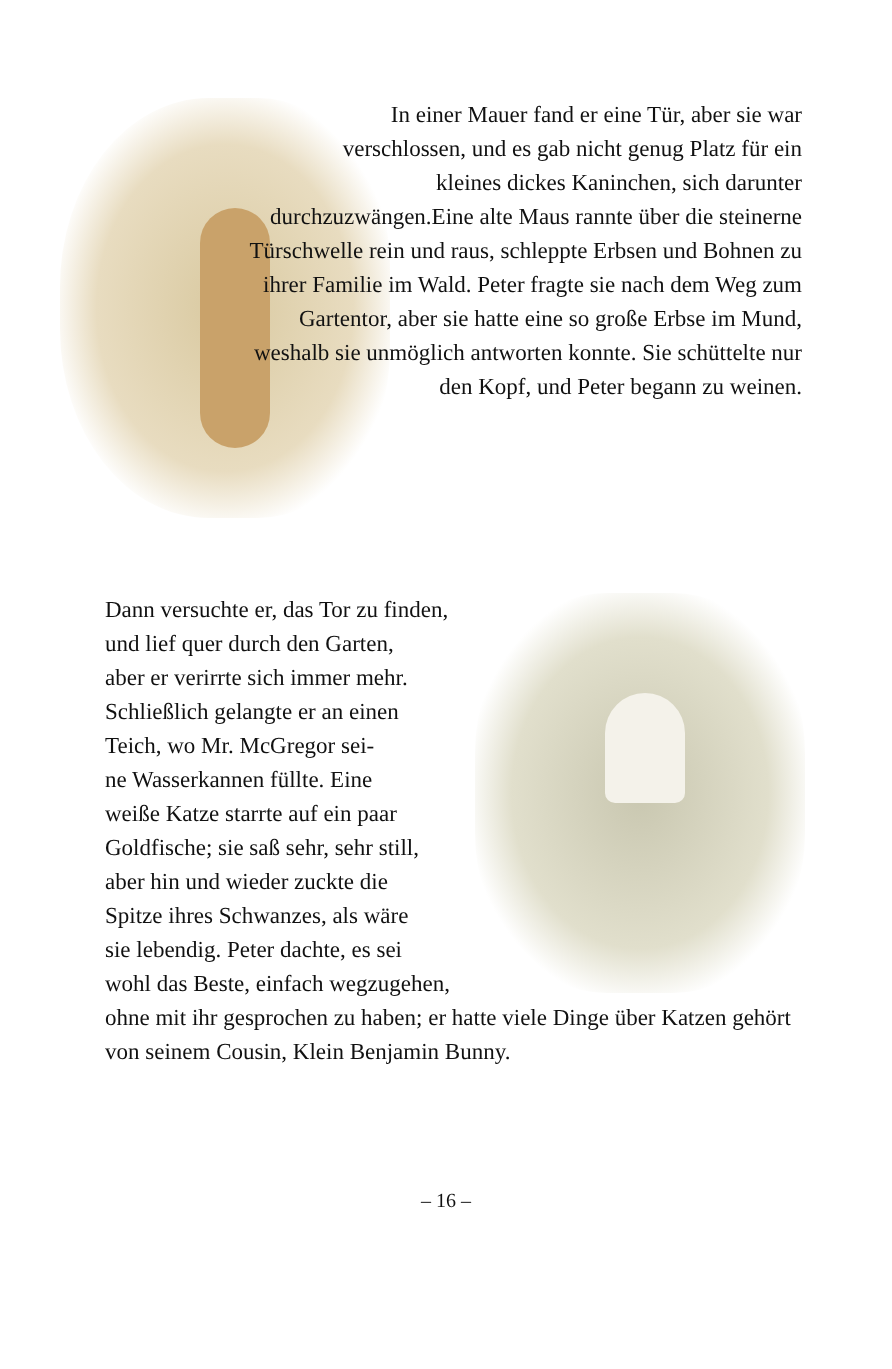In einer Mauer fand er eine Tür, aber sie war verschlossen, und es gab nicht genug Platz für ein kleines dickes Kaninchen, sich darunter durchzuzwängen.Eine alte Maus rannte über die steinerne Türschwelle rein und raus, schleppte Erbsen und Bohnen zu ihrer Familie im Wald. Peter fragte sie nach dem Weg zum Gartentor, aber sie hatte eine so große Erbse im Mund, weshalb sie unmöglich antworten konnte. Sie schüttelte nur den Kopf, und Peter begann zu weinen.
Dann versuchte er, das Tor zu finden,
und lief quer durch den Garten,
aber er verirrte sich immer mehr.
Schließlich gelangte er an einen
Teich, wo Mr. McGregor sei-
ne Wasserkannen füllte. Eine
weiße Katze starrte auf ein paar
Goldfische; sie saß sehr, sehr still,
aber hin und wieder zuckte die
Spitze ihres Schwanzes, als wäre
sie lebendig. Peter dachte, es sei
wohl das Beste, einfach wegzugehen,
ohne mit ihr gesprochen zu haben; er hatte viele Dinge über Katzen gehört von seinem Cousin, Klein Benjamin Bunny.
– 16 –